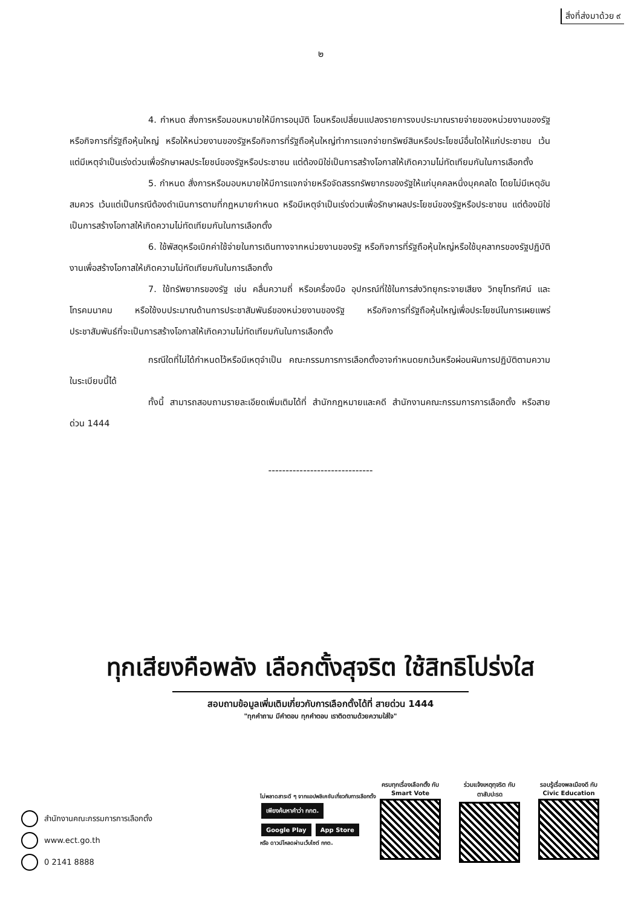สิ่งที่ส่งมาด้วย ๙
๒
4. กำหนด สั่งการหรือมอบหมายให้มีการอนุมัติ โอนหรือเปลี่ยนแปลงรายการงบประมาณรายจ่ายของหน่วยงานของรัฐหรือกิจการที่รัฐถือหุ้นใหญ่ หรือให้หน่วยงานของรัฐหรือกิจการที่รัฐถือหุ้นใหญ่ทำการแจกจ่ายทรัพย์สินหรือประโยชน์อื่นใดให้แก่ประชาชน เว้นแต่มีเหตุจำเป็นเร่งด่วนเพื่อรักษาผลประโยชน์ของรัฐหรือประชาชน แต่ต้องมิใช่เป็นการสร้างโอกาสให้เกิดความไม่ทัดเทียมกันในการเลือกตั้ง
5. กำหนด สั่งการหรือมอบหมายให้มีการแจกจ่ายหรือจัดสรรทรัพยากรของรัฐให้แก่บุคคลหนึ่งบุคคลใด โดยไม่มีเหตุอันสมควร เว้นแต่เป็นกรณีต้องดำเนินการตามที่กฎหมายกำหนด หรือมีเหตุจำเป็นเร่งด่วนเพื่อรักษาผลประโยชน์ของรัฐหรือประชาชน แต่ต้องมิใช่เป็นการสร้างโอกาสให้เกิดความไม่ทัดเทียมกันในการเลือกตั้ง
6. ใช้พัสดุหรือเบิกค่าใช้จ่ายในการเดินทางจากหน่วยงานของรัฐ หรือกิจการที่รัฐถือหุ้นใหญ่หรือใช้บุคลากรของรัฐปฏิบัติงานเพื่อสร้างโอกาสให้เกิดความไม่ทัดเทียมกันในการเลือกตั้ง
7. ใช้ทรัพยากรของรัฐ เช่น คลื่นความถี่ หรือเครื่องมือ อุปกรณ์ที่ใช้ในการส่งวิทยุกระจายเสียง วิทยุโทรทัศน์ และโทรคมนาคม หรือใช้งบประมาณด้านการประชาสัมพันธ์ของหน่วยงานของรัฐ หรือกิจการที่รัฐถือหุ้นใหญ่เพื่อประโยชน์ในการเผยแพร่ประชาสัมพันธ์ที่จะเป็นการสร้างโอกาสให้เกิดความไม่ทัดเทียมกันในการเลือกตั้ง
กรณีใดที่ไม่ได้กำหนดไว้หรือมีเหตุจำเป็น คณะกรรมการการเลือกตั้งอาจกำหนดยกเว้นหรือผ่อนผันการปฏิบัติตามความในระเบียบนี้ได้
ทั้งนี้ สามารถสอบถามรายละเอียดเพิ่มเติมได้ที่ สำนักกฎหมายและคดี สำนักงานคณะกรรมการการเลือกตั้ง หรือสายด่วน 1444
------------------------------
ทุกเสียงคือพลัง เลือกตั้งสุจริต ใช้สิทธิโปร่งใส
สอบถามข้อมูลเพิ่มเติมเกี่ยวกับการเลือกตั้งได้ที่ สายด่วน 1444
"ทุกคำถาม มีคำตอบ ทุกคำตอบ เราติดตามด้วยความใส่ใจ"
สำนักงานคณะกรรมการการเลือกตั้ง
www.ect.go.th
0 2141 8888
ไม่พลาดสาระดี ๆ จากแอปพลิเคชันเกี่ยวกับการเลือกตั้ง
เพียงค้นหาคำว่า กกต.
Google Play App Store
หรือ ดาวน์โหลดผ่านเว็บไซต์ กกต.
ครบทุกเรื่องเลือกตั้ง กับ
Smart Vote
ร่วมแจ้งเหตุทุจริต กับ
ตาสับปะรด
รอบรู้เรื่องพลเมืองดี กับ
Civic Education